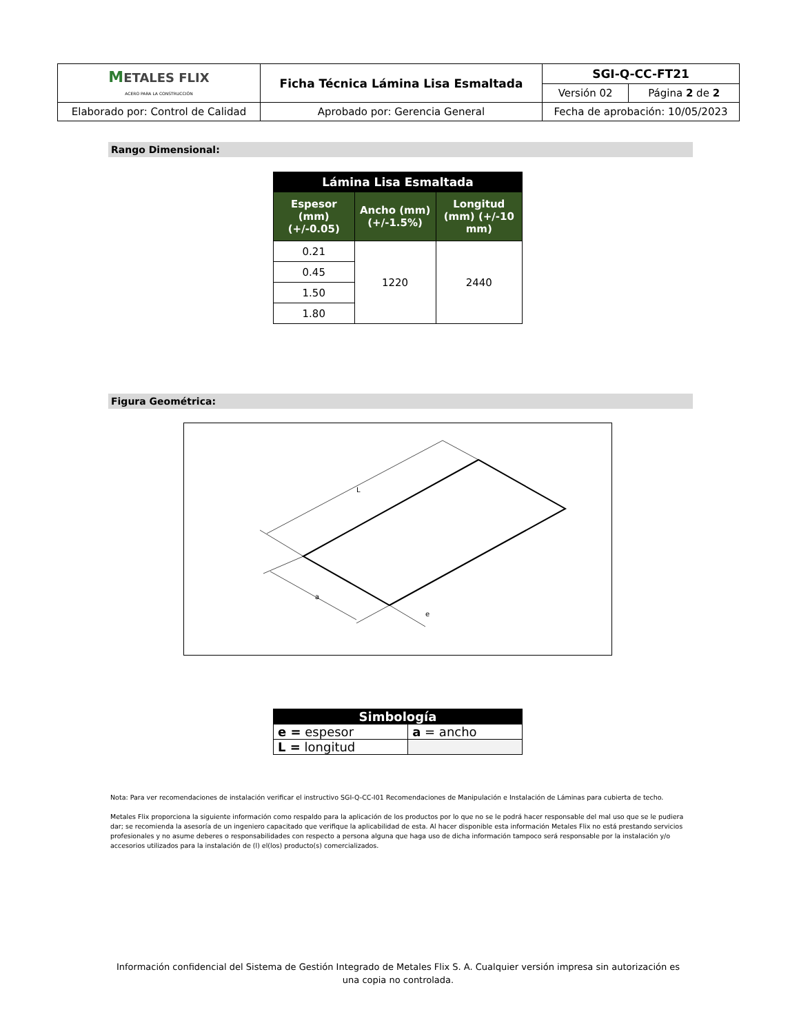| M ETALES FLIX ACERO PARA LA CONSTRUCCIÓN | Ficha Técnica Lámina Lisa Esmaltada | SGI-Q-CC-FT21 | |
| | | Versión 02 | Página 2 de 2 |
| Elaborado por: Control de Calidad | Aprobado por: Gerencia General | Fecha de aprobación: 10/05/2023 | |
Rango Dimensional:
| Lámina Lisa Esmaltada | | |
| --- | --- | --- |
| Espesor (mm) (+/-0.05) | Ancho (mm) (+/-1.5%) | Longitud (mm) (+/-10 mm) |
| 0.21 | 1220 | 2440 |
| 0.45 | | |
| 1.50 | | |
| 1.80 | | |
Figura Geométrica:
L
a
e
| Simbología | |
| e = espesor | a = ancho |
| L = longitud | |
Nota: Para ver recomendaciones de instalación verificar el instructivo SGI-Q-CC-I01 Recomendaciones de Manipulación e Instalación de Láminas para cubierta de techo.
Metales Flix proporciona la siguiente información como respaldo para la aplicación de los productos por lo que no se le podrá hacer responsable del mal uso que se le pudiera dar; se recomienda la asesoría de un ingeniero capacitado que verifique la aplicabilidad de esta. Al hacer disponible esta información Metales Flix no está prestando servicios profesionales y no asume deberes o responsabilidades con respecto a persona alguna que haga uso de dicha información tampoco será responsable por la instalación y/o accesorios utilizados para la instalación de (l) el(los) producto(s) comercializados.
Información confidencial del Sistema de Gestión Integrado de Metales Flix S. A. Cualquier versión impresa sin autorización es una copia no controlada.